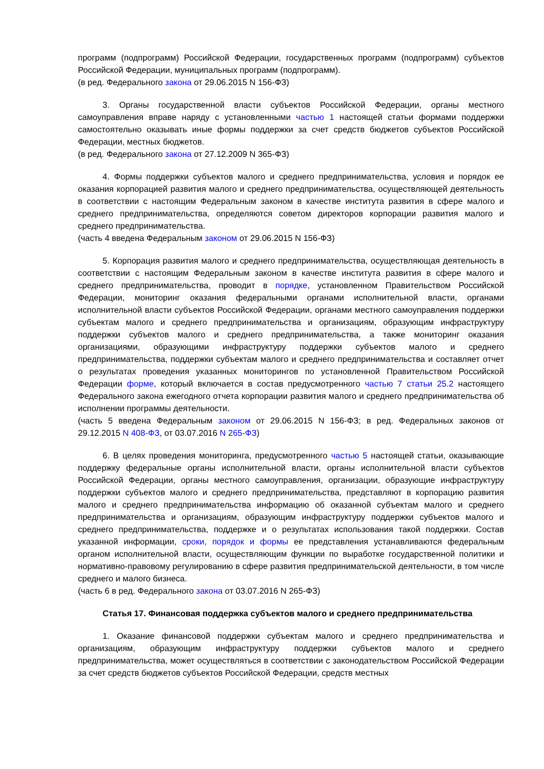программ (подпрограмм) Российской Федерации, государственных программ (подпрограмм) субъектов Российской Федерации, муниципальных программ (подпрограмм).
(в ред. Федерального закона от 29.06.2015 N 156-ФЗ)
3. Органы государственной власти субъектов Российской Федерации, органы местного самоуправления вправе наряду с установленными частью 1 настоящей статьи формами поддержки самостоятельно оказывать иные формы поддержки за счет средств бюджетов субъектов Российской Федерации, местных бюджетов.
(в ред. Федерального закона от 27.12.2009 N 365-ФЗ)
4. Формы поддержки субъектов малого и среднего предпринимательства, условия и порядок ее оказания корпорацией развития малого и среднего предпринимательства, осуществляющей деятельность в соответствии с настоящим Федеральным законом в качестве института развития в сфере малого и среднего предпринимательства, определяются советом директоров корпорации развития малого и среднего предпринимательства.
(часть 4 введена Федеральным законом от 29.06.2015 N 156-ФЗ)
5. Корпорация развития малого и среднего предпринимательства, осуществляющая деятельность в соответствии с настоящим Федеральным законом в качестве института развития в сфере малого и среднего предпринимательства, проводит в порядке, установленном Правительством Российской Федерации, мониторинг оказания федеральными органами исполнительной власти, органами исполнительной власти субъектов Российской Федерации, органами местного самоуправления поддержки субъектам малого и среднего предпринимательства и организациям, образующим инфраструктуру поддержки субъектов малого и среднего предпринимательства, а также мониторинг оказания организациями, образующими инфраструктуру поддержки субъектов малого и среднего предпринимательства, поддержки субъектам малого и среднего предпринимательства и составляет отчет о результатах проведения указанных мониторингов по установленной Правительством Российской Федерации форме, который включается в состав предусмотренного частью 7 статьи 25.2 настоящего Федерального закона ежегодного отчета корпорации развития малого и среднего предпринимательства об исполнении программы деятельности.
(часть 5 введена Федеральным законом от 29.06.2015 N 156-ФЗ; в ред. Федеральных законов от 29.12.2015 N 408-ФЗ, от 03.07.2016 N 265-ФЗ)
6. В целях проведения мониторинга, предусмотренного частью 5 настоящей статьи, оказывающие поддержку федеральные органы исполнительной власти, органы исполнительной власти субъектов Российской Федерации, органы местного самоуправления, организации, образующие инфраструктуру поддержки субъектов малого и среднего предпринимательства, представляют в корпорацию развития малого и среднего предпринимательства информацию об оказанной субъектам малого и среднего предпринимательства и организациям, образующим инфраструктуру поддержки субъектов малого и среднего предпринимательства, поддержке и о результатах использования такой поддержки. Состав указанной информации, сроки, порядок и формы ее представления устанавливаются федеральным органом исполнительной власти, осуществляющим функции по выработке государственной политики и нормативно-правовому регулированию в сфере развития предпринимательской деятельности, в том числе среднего и малого бизнеса.
(часть 6 в ред. Федерального закона от 03.07.2016 N 265-ФЗ)
Статья 17. Финансовая поддержка субъектов малого и среднего предпринимательства
1. Оказание финансовой поддержки субъектам малого и среднего предпринимательства и организациям, образующим инфраструктуру поддержки субъектов малого и среднего предпринимательства, может осуществляться в соответствии с законодательством Российской Федерации за счет средств бюджетов субъектов Российской Федерации, средств местных